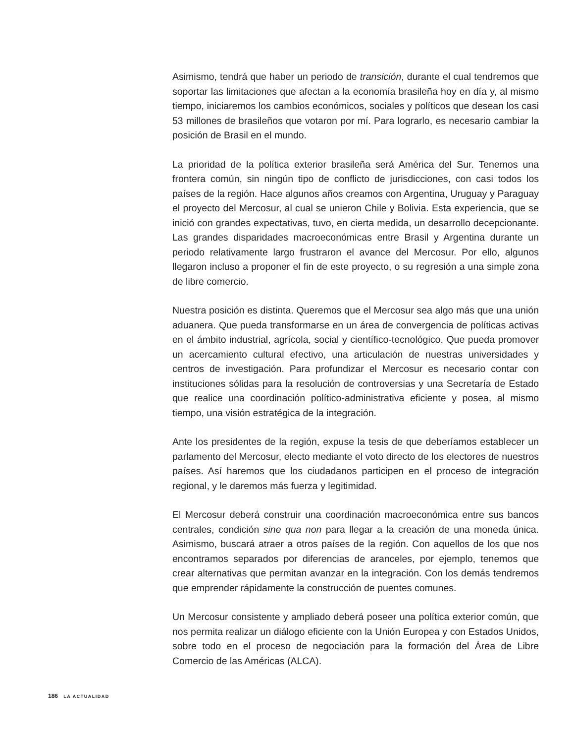Asimismo, tendrá que haber un periodo de transición, durante el cual tendremos que soportar las limitaciones que afectan a la economía brasileña hoy en día y, al mismo tiempo, iniciaremos los cambios económicos, sociales y políticos que desean los casi 53 millones de brasileños que votaron por mí. Para lograrlo, es necesario cambiar la posición de Brasil en el mundo.
La prioridad de la política exterior brasileña será América del Sur. Tenemos una frontera común, sin ningún tipo de conflicto de jurisdicciones, con casi todos los países de la región. Hace algunos años creamos con Argentina, Uruguay y Paraguay el proyecto del Mercosur, al cual se unieron Chile y Bolivia. Esta experiencia, que se inició con grandes expectativas, tuvo, en cierta medida, un desarrollo decepcionante. Las grandes disparidades macroeconómicas entre Brasil y Argentina durante un periodo relativamente largo frustraron el avance del Mercosur. Por ello, algunos llegaron incluso a proponer el fin de este proyecto, o su regresión a una simple zona de libre comercio.
Nuestra posición es distinta. Queremos que el Mercosur sea algo más que una unión aduanera. Que pueda transformarse en un área de convergencia de políticas activas en el ámbito industrial, agrícola, social y científico-tecnológico. Que pueda promover un acercamiento cultural efectivo, una articulación de nuestras universidades y centros de investigación. Para profundizar el Mercosur es necesario contar con instituciones sólidas para la resolución de controversias y una Secretaría de Estado que realice una coordinación político-administrativa eficiente y posea, al mismo tiempo, una visión estratégica de la integración.
Ante los presidentes de la región, expuse la tesis de que deberíamos establecer un parlamento del Mercosur, electo mediante el voto directo de los electores de nuestros países. Así haremos que los ciudadanos participen en el proceso de integración regional, y le daremos más fuerza y legitimidad.
El Mercosur deberá construir una coordinación macroeconómica entre sus bancos centrales, condición sine qua non para llegar a la creación de una moneda única. Asimismo, buscará atraer a otros países de la región. Con aquellos de los que nos encontramos separados por diferencias de aranceles, por ejemplo, tenemos que crear alternativas que permitan avanzar en la integración. Con los demás tendremos que emprender rápidamente la construcción de puentes comunes.
Un Mercosur consistente y ampliado deberá poseer una política exterior común, que nos permita realizar un diálogo eficiente con la Unión Europea y con Estados Unidos, sobre todo en el proceso de negociación para la formación del Área de Libre Comercio de las Américas (ALCA).
186 LA ACTUALIDAD